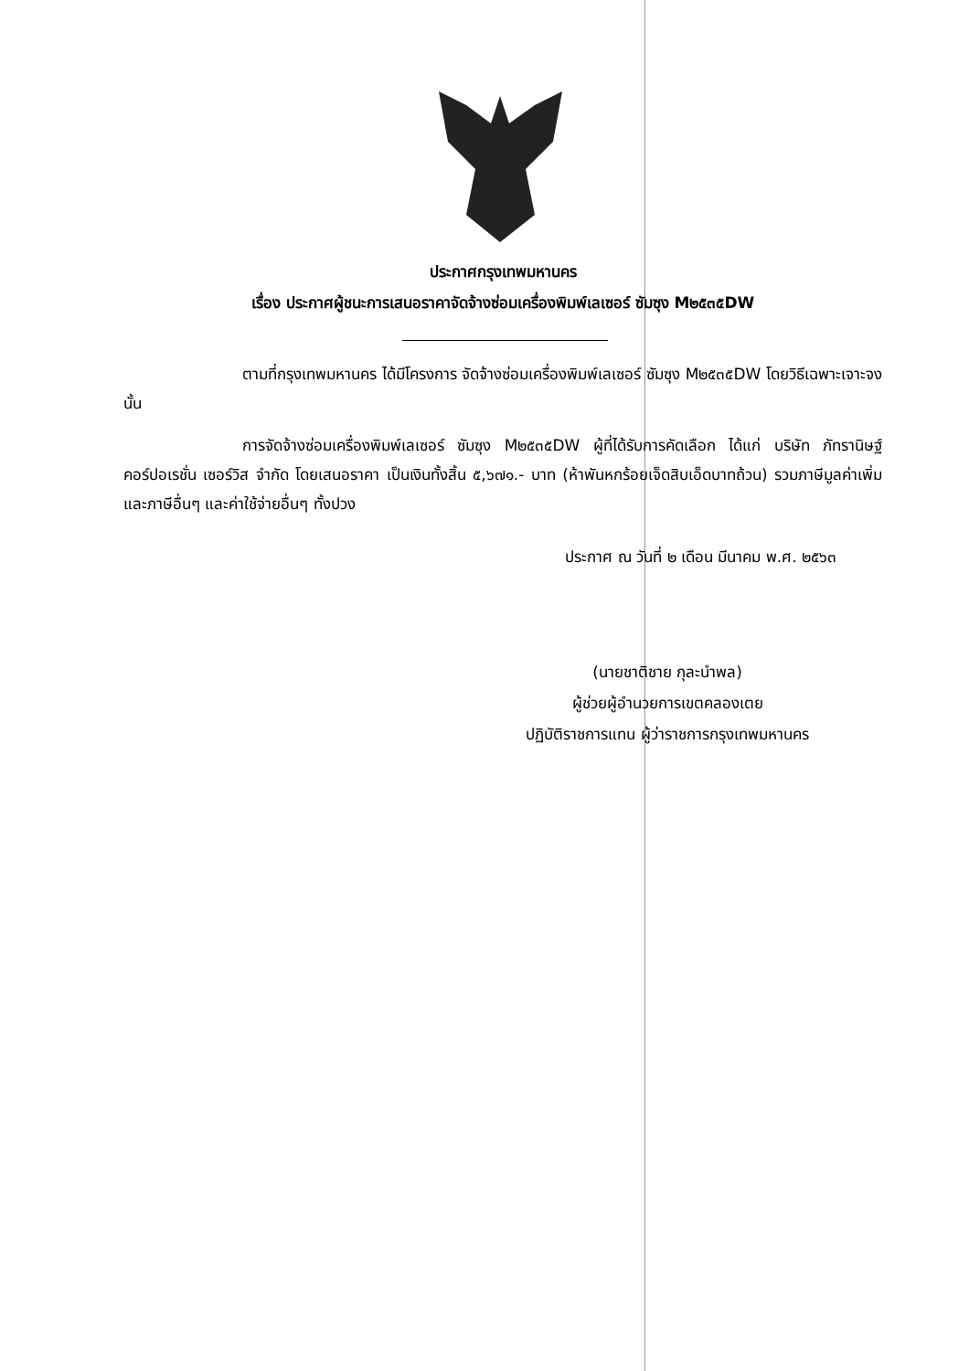ประกาศกรุงเทพมหานคร
เรื่อง ประกาศผู้ชนะการเสนอราคาจัดจ้างซ่อมเครื่องพิมพ์เลเซอร์ ซัมซุง M๒๕๓๕DW
ตามที่กรุงเทพมหานคร ได้มีโครงการ จัดจ้างซ่อมเครื่องพิมพ์เลเซอร์ ซัมซุง M๒๕๓๕DW โดยวิธีเฉพาะเจาะจง นั้น
การจัดจ้างซ่อมเครื่องพิมพ์เลเซอร์ ซัมซุง M๒๕๓๕DW ผู้ที่ได้รับการคัดเลือก ได้แก่ บริษัท ภัทรานิษฐ์ คอร์ปอเรชั่น เซอร์วิส จำกัด โดยเสนอราคา เป็นเงินทั้งสิ้น ๕,๖๗๑.- บาท (ห้าพันหกร้อยเจ็ดสิบเอ็ดบาทถ้วน) รวมภาษีมูลค่าเพิ่มและภาษีอื่นๆ และค่าใช้จ่ายอื่นๆ ทั้งปวง
ประกาศ ณ วันที่ ๒ เดือน มีนาคม พ.ศ. ๒๕๖๓
(นายชาติชาย กุละนำพล)
ผู้ช่วยผู้อำนวยการเขตคลองเตย
ปฏิบัติราชการแทน ผู้ว่าราชการกรุงเทพมหานคร